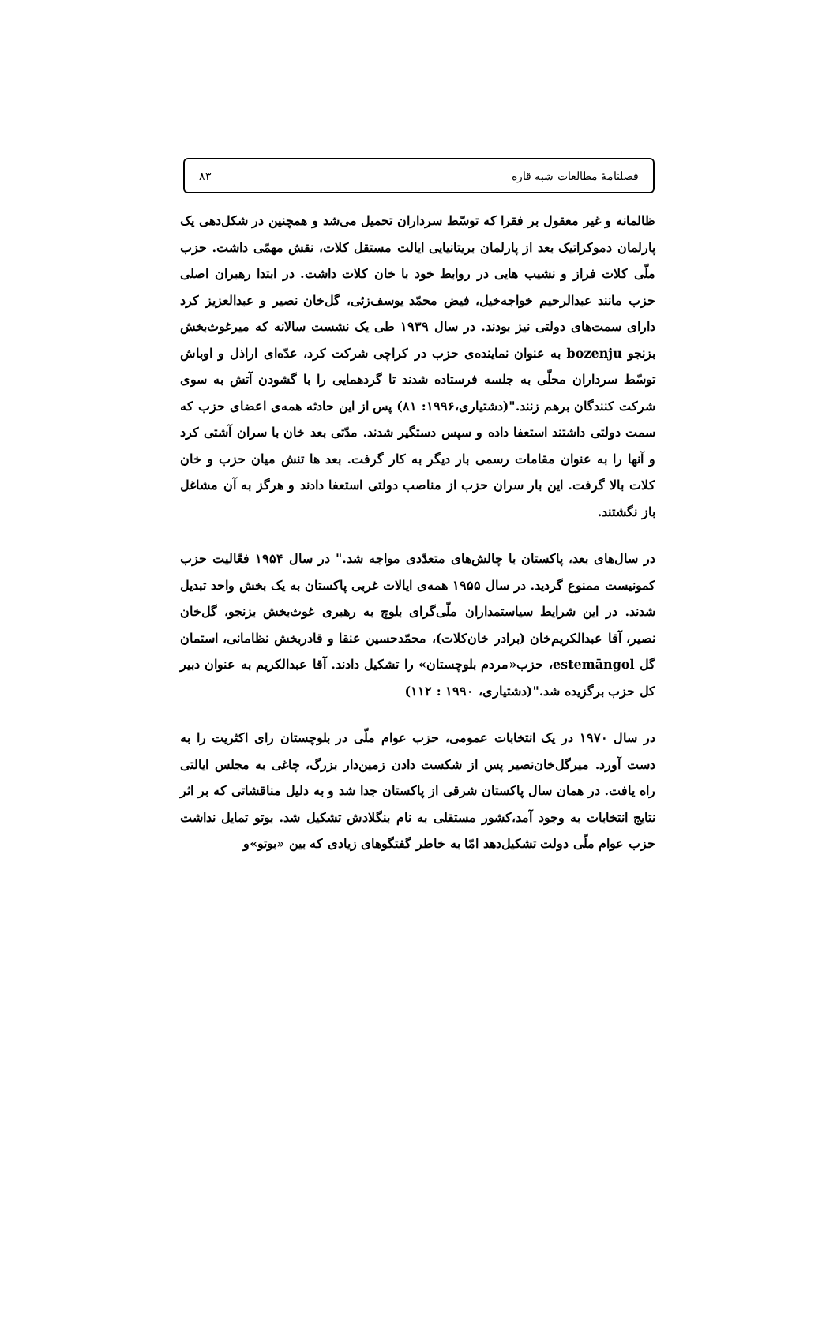فصلنامهٔ مطالعات شبه قاره ۸۳
ظالمانه و غیر معقول بر فقرا که توسّط سرداران تحمیل می‌شد و همچنین در شکل‌دهی یک پارلمان دموکراتیک بعد از پارلمان بریتانیایی ایالت مستقل کلات، نقش مهمّی داشت. حزب ملّی کلات فراز و نشیب هایی در روابط خود با خان کلات داشت. در ابتدا رهبران اصلی حزب مانند عبدالرحیم خواجه‌خیل، فیض محمّد یوسف‌زئی، گل‌خان نصیر و عبدالعزیز کرد دارای سمت‌های دولتی نیز بودند. در سال ۱۹۳۹ طی یک نشست سالانه که میرغوث‌بخش بزنجو bozenju به عنوان نماینده‌ی حزب در کراچی شرکت کرد، عدّه‌ای اراذل و اوباش توسّط سرداران محلّی به جلسه فرستاده شدند تا گردهمایی را با گشودن آتش به سوی شرکت کنندگان برهم زنند."(دشتیاری،۱۹۹۶: ۸۱) پس از این حادثه همه‌ی اعضای حزب که سمت دولتی داشتند استعفا داده و سپس دستگیر شدند. مدّتی بعد خان با سران آشتی کرد و آنها را به عنوان مقامات رسمی بار دیگر به کار گرفت. بعد ها تنش میان حزب و خان کلات بالا گرفت. این بار سران حزب از مناصب دولتی استعفا دادند و هرگز به آن مشاغل باز نگشتند.
در سال‌های بعد، پاکستان با چالش‌های متعدّدی مواجه شد." در سال ۱۹۵۴ فعّالیت حزب کمونیست ممنوع گردید. در سال ۱۹۵۵ همه‌ی ایالات غربی پاکستان به یک بخش واحد تبدیل شدند. در این شرایط سیاستمداران ملّی‌گرای بلوچ به رهبری غوث‌بخش بزنجو، گل‌خان نصیر، آقا عبدالکریم‌خان (برادر خان‌کلات)، محمّدحسین عنقا و قادربخش نظامانی، استمان گل estemāngol، حزب«مردم بلوچستان» را تشکیل دادند. آقا عبدالکریم به عنوان دبیر کل حزب برگزیده شد."(دشتیاری، ۱۹۹۰ : ۱۱۲)
در سال ۱۹۷۰ در یک انتخابات عمومی، حزب عوام ملّی در بلوچستان رای اکثریت را به دست آورد. میرگل‌خان‌نصیر پس از شکست دادن زمین‌دار بزرگ، چاغی به مجلس ایالتی راه یافت. در همان سال پاکستان شرقی از پاکستان جدا شد و به دلیل مناقشاتی که بر اثر نتایج انتخابات به وجود آمد،کشور مستقلی به نام بنگلادش تشکیل شد. بوتو تمایل نداشت حزب عوام ملّی دولت تشکیل‌دهد امّا به خاطر گفتگوهای زیادی که بین «بوتو»و